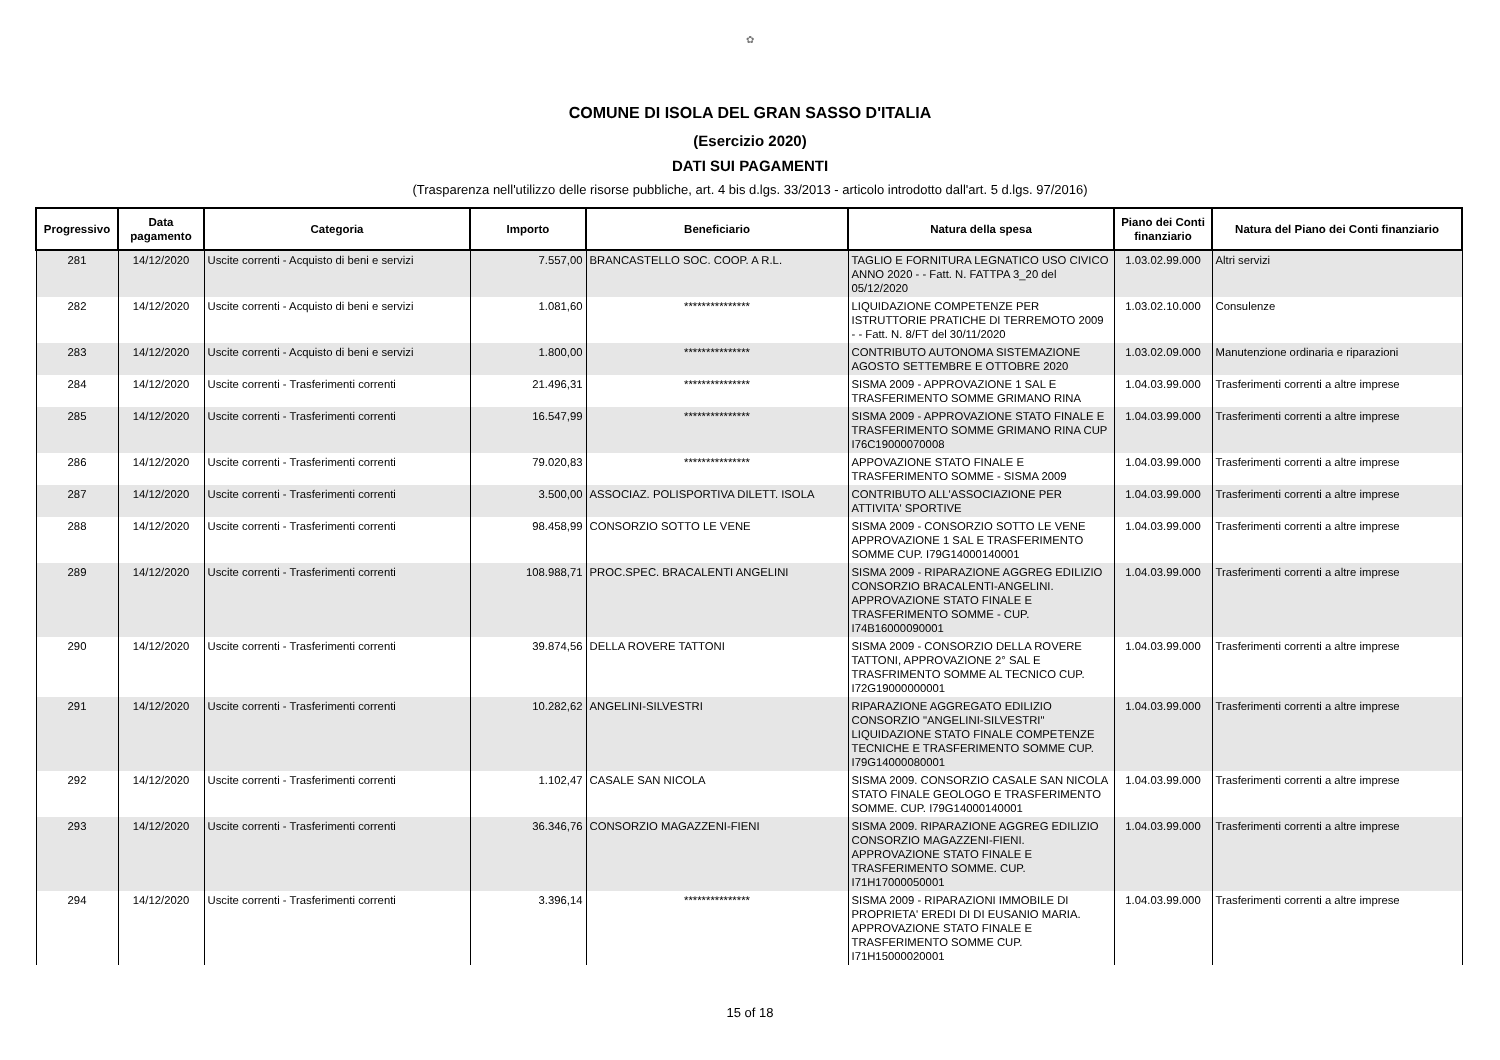✿
COMUNE DI ISOLA DEL GRAN SASSO D'ITALIA
(Esercizio 2020)
DATI SUI PAGAMENTI
(Trasparenza nell'utilizzo delle risorse pubbliche, art. 4 bis d.lgs. 33/2013 - articolo introdotto dall'art. 5 d.lgs. 97/2016)
| Progressivo | Data pagamento | Categoria | Importo | Beneficiario | Natura della spesa | Piano dei Conti finanziario | Natura del Piano dei Conti finanziario |
| --- | --- | --- | --- | --- | --- | --- | --- |
| 281 | 14/12/2020 | Uscite correnti - Acquisto di beni e servizi | 7.557,00 | BRANCASTELLO SOC. COOP. A R.L. | TAGLIO E FORNITURA LEGNATICO USO CIVICO ANNO 2020 - - Fatt. N. FATTPA 3_20 del 05/12/2020 | 1.03.02.99.000 | Altri servizi |
| 282 | 14/12/2020 | Uscite correnti - Acquisto di beni e servizi | 1.081,60 | *************** | LIQUIDAZIONE COMPETENZE PER ISTRUTTORIE PRATICHE DI TERREMOTO 2009 - - Fatt. N. 8/FT del 30/11/2020 | 1.03.02.10.000 | Consulenze |
| 283 | 14/12/2020 | Uscite correnti - Acquisto di beni e servizi | 1.800,00 | *************** | CONTRIBUTO AUTONOMA SISTEMAZIONE AGOSTO SETTEMBRE E OTTOBRE 2020 | 1.03.02.09.000 | Manutenzione ordinaria e riparazioni |
| 284 | 14/12/2020 | Uscite correnti - Trasferimenti correnti | 21.496,31 | *************** | SISMA 2009 - APPROVAZIONE 1 SAL E TRASFERIMENTO SOMME GRIMANO RINA | 1.04.03.99.000 | Trasferimenti correnti a altre imprese |
| 285 | 14/12/2020 | Uscite correnti - Trasferimenti correnti | 16.547,99 | *************** | SISMA 2009 - APPROVAZIONE STATO FINALE E TRASFERIMENTO SOMME GRIMANO RINA CUP I76C19000070008 | 1.04.03.99.000 | Trasferimenti correnti a altre imprese |
| 286 | 14/12/2020 | Uscite correnti - Trasferimenti correnti | 79.020,83 | *************** | APPOVAZIONE STATO FINALE E TRASFERIMENTO SOMME - SISMA 2009 | 1.04.03.99.000 | Trasferimenti correnti a altre imprese |
| 287 | 14/12/2020 | Uscite correnti - Trasferimenti correnti | 3.500,00 | ASSOCIAZ. POLISPORTIVA DILETT. ISOLA | CONTRIBUTO ALL'ASSOCIAZIONE PER ATTIVITA' SPORTIVE | 1.04.03.99.000 | Trasferimenti correnti a altre imprese |
| 288 | 14/12/2020 | Uscite correnti - Trasferimenti correnti | 98.458,99 | CONSORZIO SOTTO LE VENE | SISMA 2009 - CONSORZIO SOTTO LE VENE APPROVAZIONE 1 SAL E TRASFERIMENTO SOMME CUP. I79G14000140001 | 1.04.03.99.000 | Trasferimenti correnti a altre imprese |
| 289 | 14/12/2020 | Uscite correnti - Trasferimenti correnti | 108.988,71 | PROC.SPEC. BRACALENTI ANGELINI | SISMA 2009 - RIPARAZIONE AGGREG EDILIZIO CONSORZIO BRACALENTI-ANGELINI. APPROVAZIONE STATO FINALE E TRASFERIMENTO SOMME - CUP. I74B16000090001 | 1.04.03.99.000 | Trasferimenti correnti a altre imprese |
| 290 | 14/12/2020 | Uscite correnti - Trasferimenti correnti | 39.874,56 | DELLA ROVERE TATTONI | SISMA 2009 - CONSORZIO DELLA ROVERE TATTONI, APPROVAZIONE 2° SAL E TRASFRIMENTO SOMME AL TECNICO CUP. I72G19000000001 | 1.04.03.99.000 | Trasferimenti correnti a altre imprese |
| 291 | 14/12/2020 | Uscite correnti - Trasferimenti correnti | 10.282,62 | ANGELINI-SILVESTRI | RIPARAZIONE AGGREGATO EDILIZIO CONSORZIO "ANGELINI-SILVESTRI" LIQUIDAZIONE STATO FINALE COMPETENZE TECNICHE E TRASFERIMENTO SOMME CUP. I79G14000080001 | 1.04.03.99.000 | Trasferimenti correnti a altre imprese |
| 292 | 14/12/2020 | Uscite correnti - Trasferimenti correnti | 1.102,47 | CASALE SAN NICOLA | SISMA 2009. CONSORZIO CASALE SAN NICOLA STATO FINALE GEOLOGO E TRASFERIMENTO SOMME. CUP. I79G14000140001 | 1.04.03.99.000 | Trasferimenti correnti a altre imprese |
| 293 | 14/12/2020 | Uscite correnti - Trasferimenti correnti | 36.346,76 | CONSORZIO MAGAZZENI-FIENI | SISMA 2009. RIPARAZIONE AGGREG EDILIZIO CONSORZIO MAGAZZENI-FIENI. APPROVAZIONE STATO FINALE E TRASFERIMENTO SOMME. CUP. I71H17000050001 | 1.04.03.99.000 | Trasferimenti correnti a altre imprese |
| 294 | 14/12/2020 | Uscite correnti - Trasferimenti correnti | 3.396,14 | *************** | SISMA 2009 - RIPARAZIONI IMMOBILE DI PROPRIETA' EREDI DI DI EUSANIO MARIA. APPROVAZIONE STATO FINALE E TRASFERIMENTO SOMME CUP. I71H15000020001 | 1.04.03.99.000 | Trasferimenti correnti a altre imprese |
15 of 18